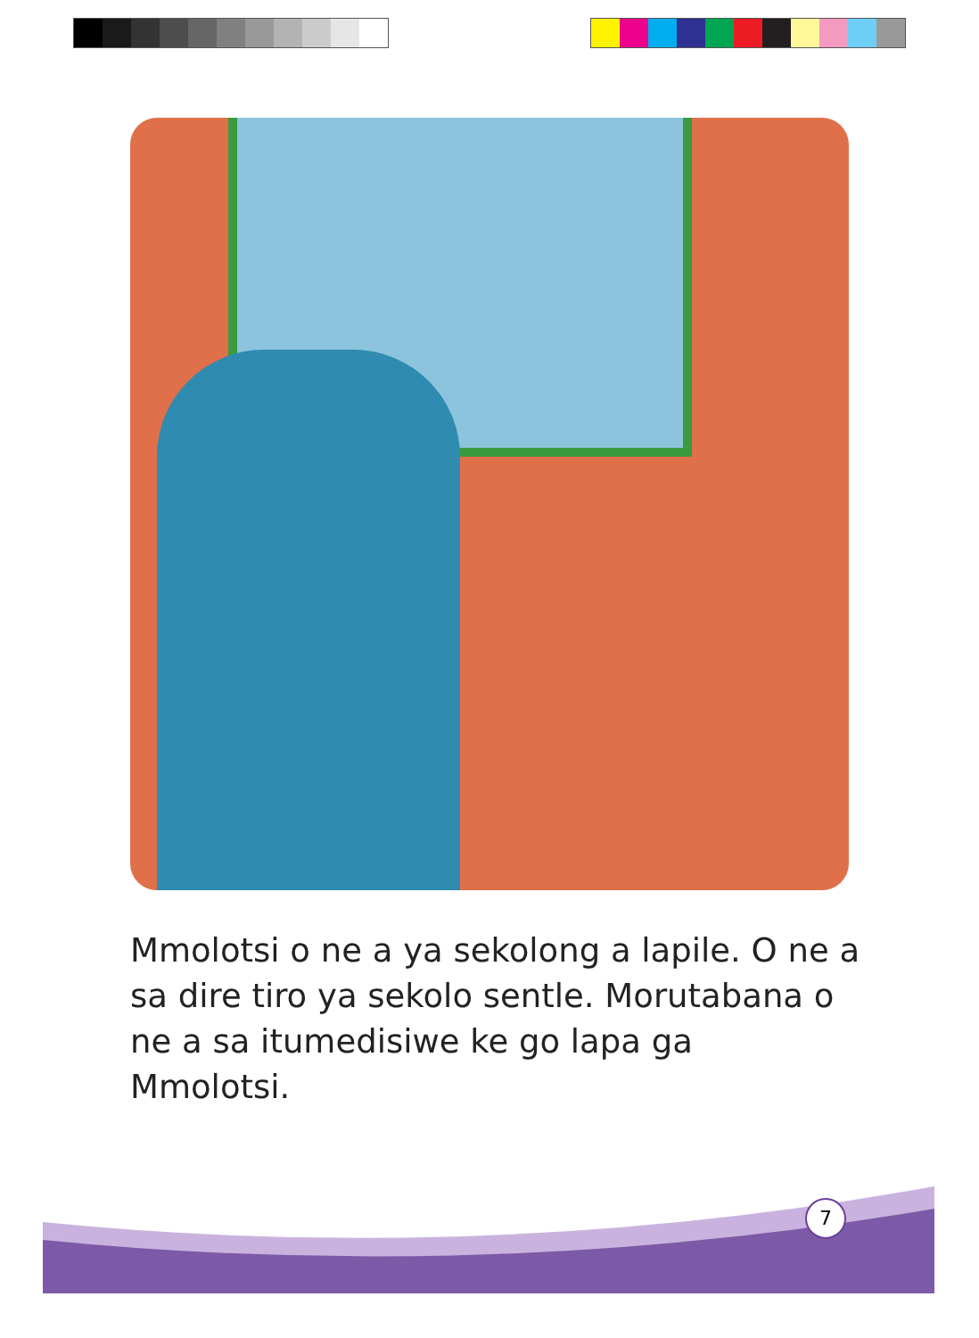Mmolotsi o ne a ya sekolong a lapile. O ne a sa dire tiro ya sekolo sentle. Morutabana o ne a sa itumedisiwe ke go lapa ga Mmolotsi.
7